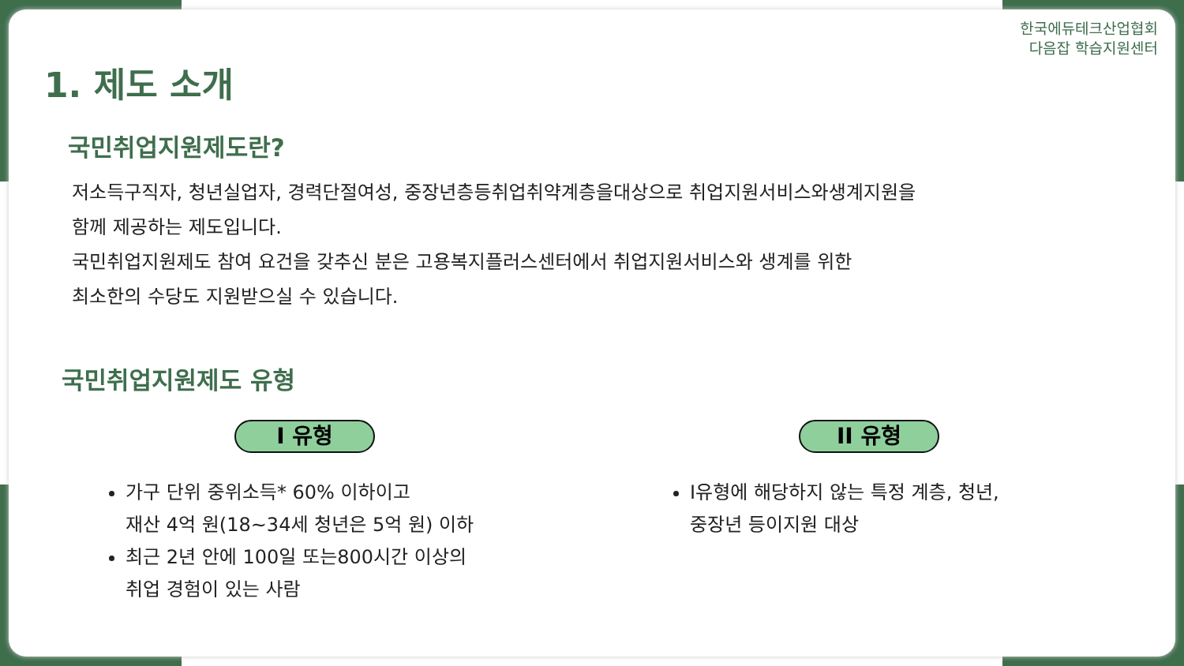한국에듀테크산업협회
다음잡 학습지원센터
1. 제도 소개
국민취업지원제도란?
저소득구직자, 청년실업자, 경력단절여성, 중장년층등취업취약계층을대상으로 취업지원서비스와생계지원을
함께 제공하는 제도입니다.
국민취업지원제도 참여 요건을 갖추신 분은 고용복지플러스센터에서 취업지원서비스와 생계를 위한
최소한의 수당도 지원받으실 수 있습니다.
국민취업지원제도 유형
I 유형
가구 단위 중위소득* 60% 이하이고
재산 4억 원(18~34세 청년은 5억 원) 이하
최근 2년 안에 100일 또는800시간 이상의
취업 경험이 있는 사람
II 유형
I유형에 해당하지 않는 특정 계층, 청년,
중장년 등이지원 대상